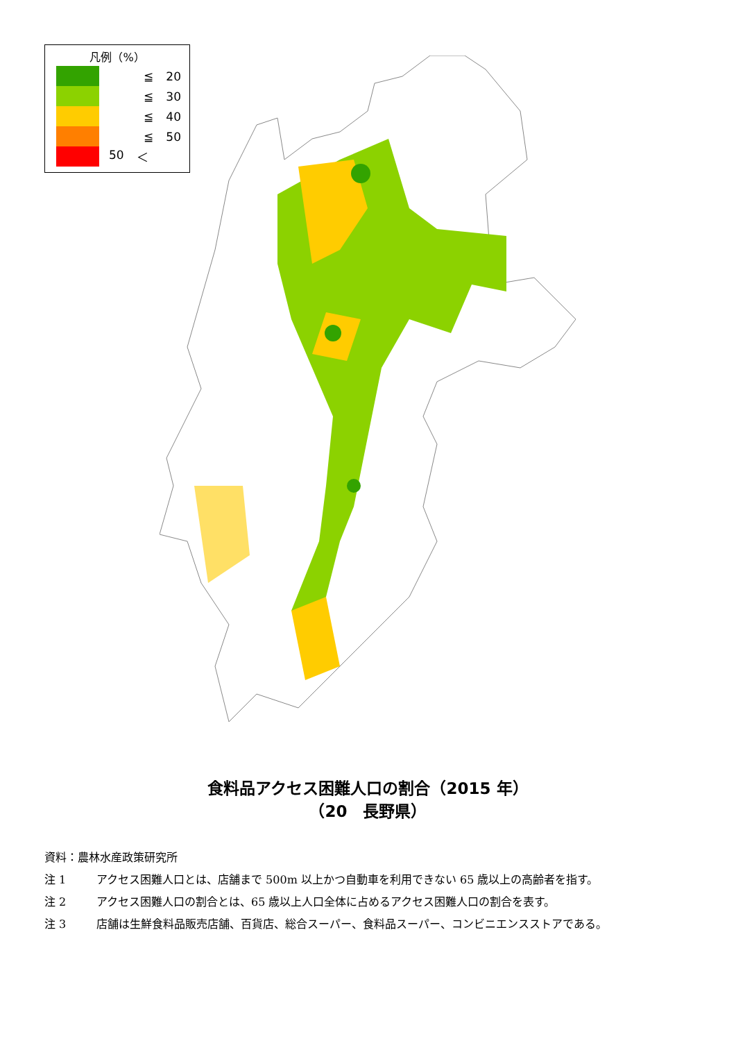凡例（%）
≦ 20
≦ 30
≦ 40
≦ 50
50 ＜
食料品アクセス困難人口の割合（2015 年）
（20　長野県）
資料：農林水産政策研究所
注 1 アクセス困難人口とは、店舗まで 500m 以上かつ自動車を利用できない 65 歳以上の高齢者を指す。
注 2 アクセス困難人口の割合とは、65 歳以上人口全体に占めるアクセス困難人口の割合を表す。
注 3 店舗は生鮮食料品販売店舗、百貨店、総合スーパー、食料品スーパー、コンビニエンスストアである。